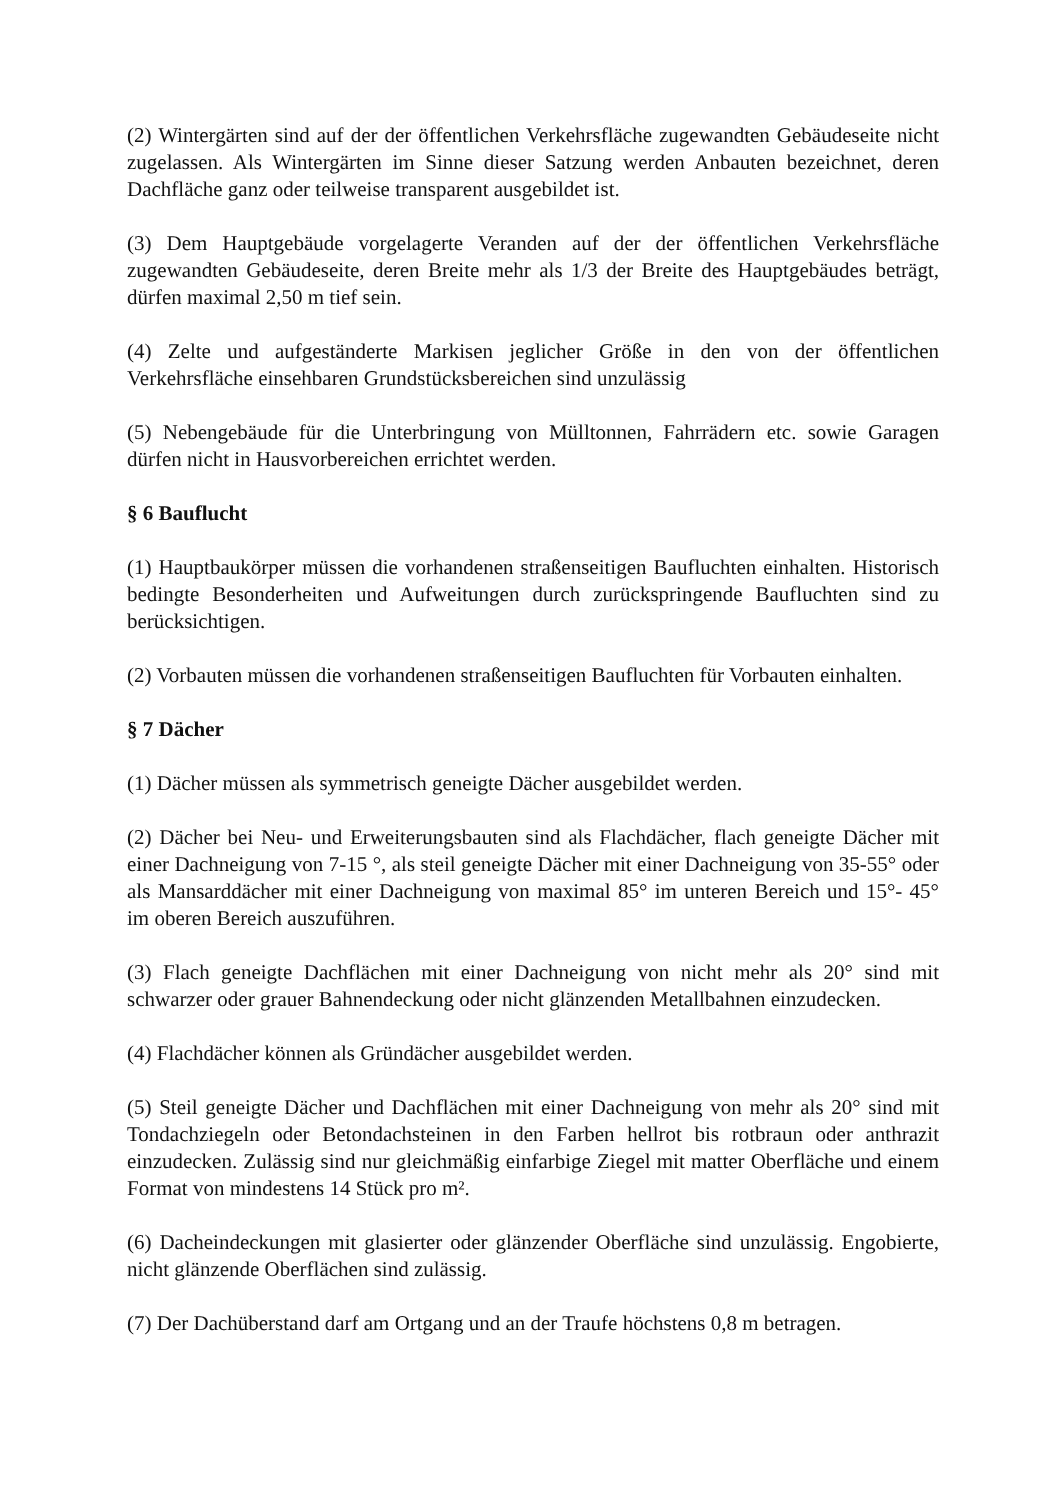(2) Wintergärten sind auf der der öffentlichen Verkehrsfläche zugewandten Gebäudeseite nicht zugelassen. Als Wintergärten im Sinne dieser Satzung werden Anbauten bezeichnet, deren Dachfläche ganz oder teilweise transparent ausgebildet ist.
(3) Dem Hauptgebäude vorgelagerte Veranden auf der der öffentlichen Verkehrsfläche zugewandten Gebäudeseite, deren Breite mehr als 1/3 der Breite des Hauptgebäudes beträgt, dürfen maximal 2,50 m tief sein.
(4) Zelte und aufgeständerte Markisen jeglicher Größe in den von der öffentlichen Verkehrsfläche einsehbaren Grundstücksbereichen sind unzulässig
(5) Nebengebäude für die Unterbringung von Mülltonnen, Fahrrädern etc. sowie Garagen dürfen nicht in Hausvorbereichen errichtet werden.
§ 6 Bauflucht
(1) Hauptbaukörper müssen die vorhandenen straßenseitigen Baufluchten einhalten. Historisch bedingte Besonderheiten und Aufweitungen durch zurückspringende Baufluchten sind zu berücksichtigen.
(2) Vorbauten müssen die vorhandenen straßenseitigen Baufluchten für Vorbauten einhalten.
§ 7 Dächer
(1) Dächer müssen als symmetrisch geneigte Dächer ausgebildet werden.
(2) Dächer bei Neu- und Erweiterungsbauten sind als Flachdächer, flach geneigte Dächer mit einer Dachneigung von 7-15 °, als steil geneigte Dächer mit einer Dachneigung von 35-55° oder als Mansarddächer mit einer Dachneigung von maximal 85° im unteren Bereich und 15°- 45° im oberen Bereich auszuführen.
(3) Flach geneigte Dachflächen mit einer Dachneigung von nicht mehr als 20° sind mit schwarzer oder grauer Bahnendeckung oder nicht glänzenden Metallbahnen einzudecken.
(4) Flachdächer können als Gründächer ausgebildet werden.
(5) Steil geneigte Dächer und Dachflächen mit einer Dachneigung von mehr als 20° sind mit Tondachziegeln oder Betondachsteinen in den Farben hellrot bis rotbraun oder anthrazit einzudecken. Zulässig sind nur gleichmäßig einfarbige Ziegel mit matter Oberfläche und einem Format von mindestens 14 Stück pro m².
(6) Dacheindeckungen mit glasierter oder glänzender Oberfläche sind unzulässig. Engobierte, nicht glänzende Oberflächen sind zulässig.
(7) Der Dachüberstand darf am Ortgang und an der Traufe höchstens 0,8 m betragen.